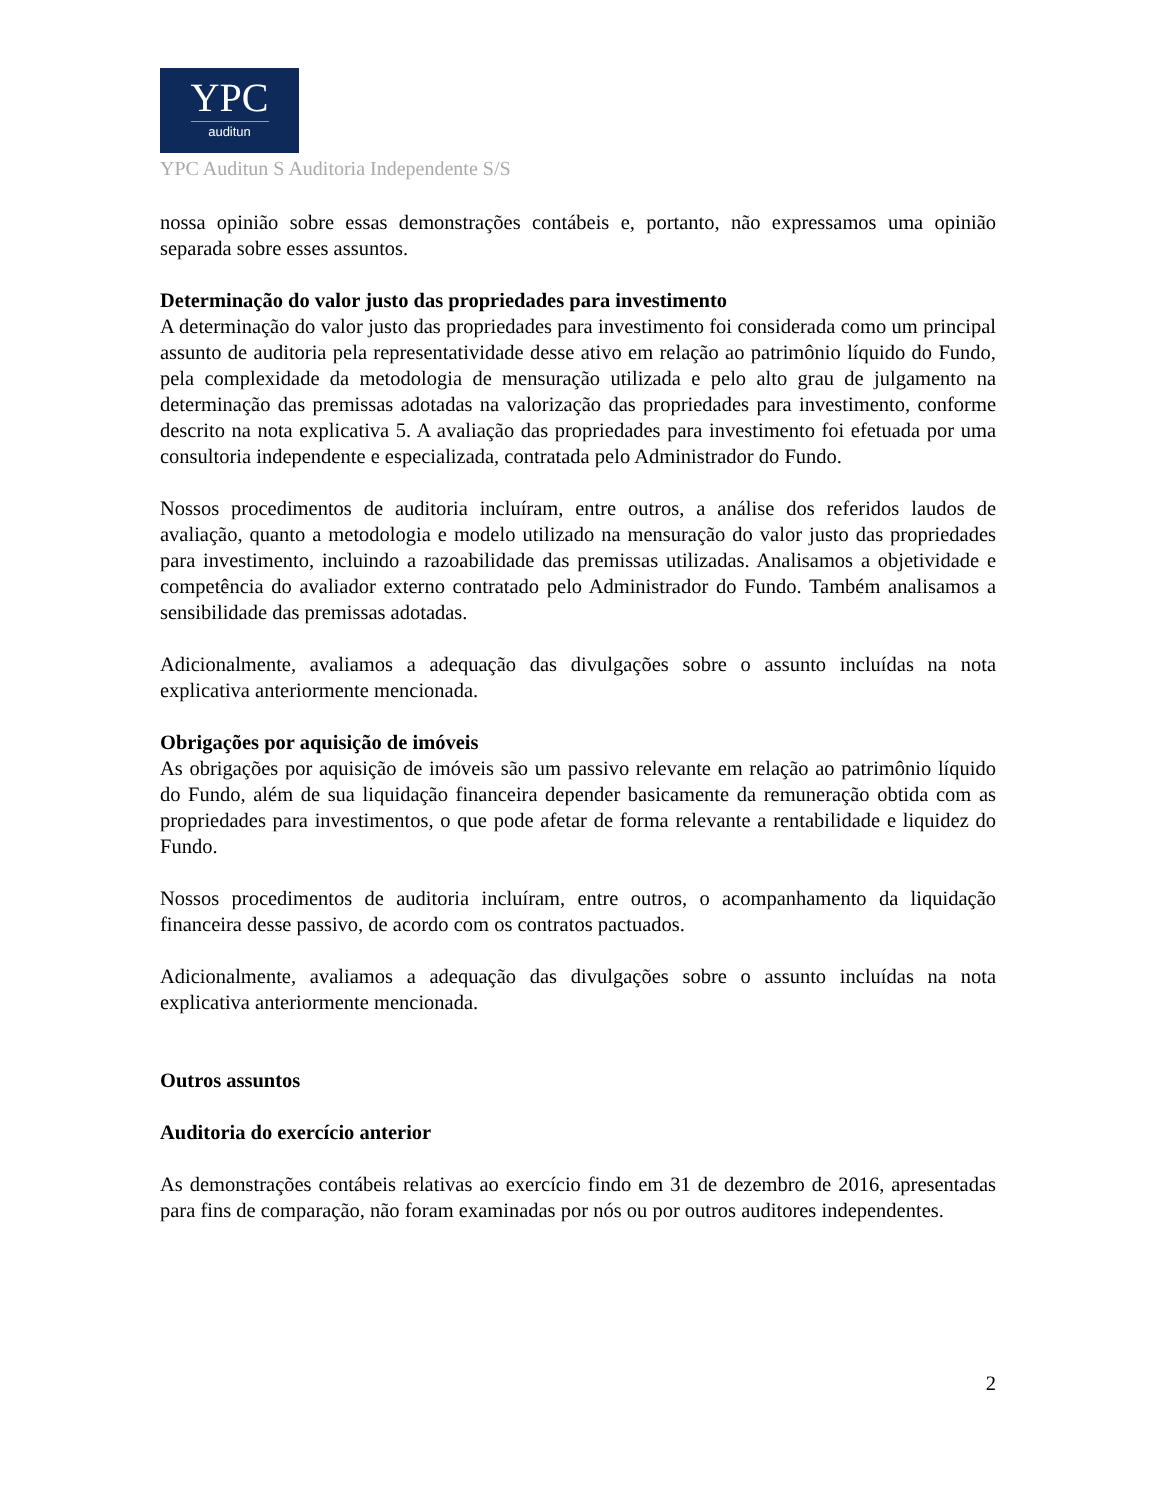YPC
auditun
YPC Auditun S Auditoria Independente S/S
nossa opinião sobre essas demonstrações contábeis e, portanto, não expressamos uma opinião separada sobre esses assuntos.
Determinação do valor justo das propriedades para investimento
A determinação do valor justo das propriedades para investimento foi considerada como um principal assunto de auditoria pela representatividade desse ativo em relação ao patrimônio líquido do Fundo, pela complexidade da metodologia de mensuração utilizada e pelo alto grau de julgamento na determinação das premissas adotadas na valorização das propriedades para investimento, conforme descrito na nota explicativa 5. A avaliação das propriedades para investimento foi efetuada por uma consultoria independente e especializada, contratada pelo Administrador do Fundo.
Nossos procedimentos de auditoria incluíram, entre outros, a análise dos referidos laudos de avaliação, quanto a metodologia e modelo utilizado na mensuração do valor justo das propriedades para investimento, incluindo a razoabilidade das premissas utilizadas. Analisamos a objetividade e competência do avaliador externo contratado pelo Administrador do Fundo. Também analisamos a sensibilidade das premissas adotadas.
Adicionalmente, avaliamos a adequação das divulgações sobre o assunto incluídas na nota explicativa anteriormente mencionada.
Obrigações por aquisição de imóveis
As obrigações por aquisição de imóveis são um passivo relevante em relação ao patrimônio líquido do Fundo, além de sua liquidação financeira depender basicamente da remuneração obtida com as propriedades para investimentos, o que pode afetar de forma relevante a rentabilidade e liquidez do Fundo.
Nossos procedimentos de auditoria incluíram, entre outros, o acompanhamento da liquidação financeira desse passivo, de acordo com os contratos pactuados.
Adicionalmente, avaliamos a adequação das divulgações sobre o assunto incluídas na nota explicativa anteriormente mencionada.
Outros assuntos
Auditoria do exercício anterior
As demonstrações contábeis relativas ao exercício findo em 31 de dezembro de 2016, apresentadas para fins de comparação, não foram examinadas por nós ou por outros auditores independentes.
2